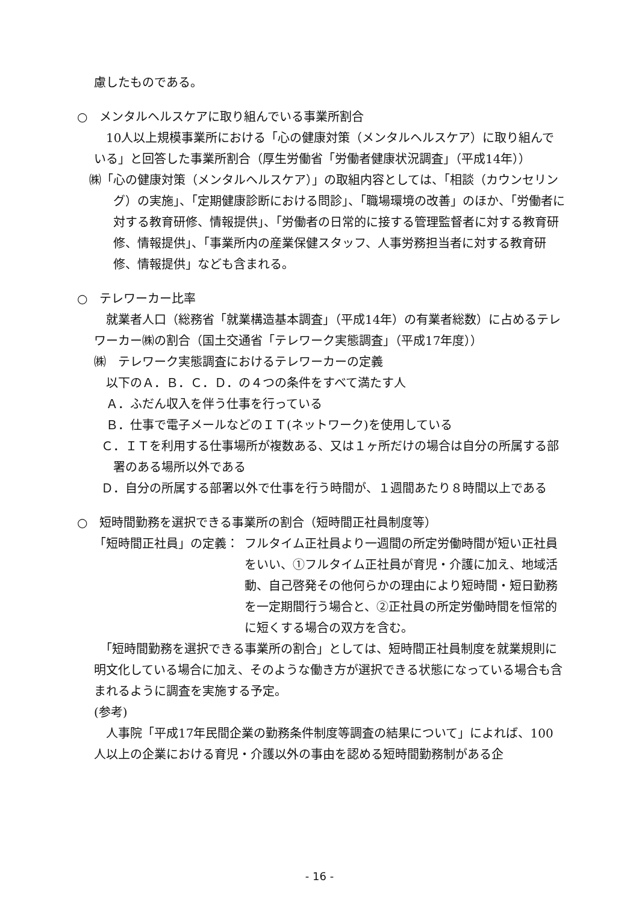慮したものである。
○　メンタルヘルスケアに取り組んでいる事業所割合
　10人以上規模事業所における「心の健康対策（メンタルヘルスケア）に取り組んでいる」と回答した事業所割合（厚生労働省「労働者健康状況調査」（平成14年））
㈱「心の健康対策（メンタルヘルスケア）」の取組内容としては、「相談（カウンセリング）の実施」、「定期健康診断における問診」、「職場環境の改善」のほか、「労働者に対する教育研修、情報提供」、「労働者の日常的に接する管理監督者に対する教育研修、情報提供」、「事業所内の産業保健スタッフ、人事労務担当者に対する教育研修、情報提供」なども含まれる。
○　テレワーカー比率
　就業者人口（総務省「就業構造基本調査」（平成14年）の有業者総数）に占めるテレワーカー㈱の割合（国土交通省「テレワーク実態調査」（平成17年度））
㈱　テレワーク実態調査におけるテレワーカーの定義
　以下のＡ．Ｂ．Ｃ．Ｄ．の４つの条件をすべて満たす人
　Ａ．ふだん収入を伴う仕事を行っている
　Ｂ．仕事で電子メールなどのＩＴ(ネットワーク)を使用している
　Ｃ．ＩＴを利用する仕事場所が複数ある、又は１ヶ所だけの場合は自分の所属する部署のある場所以外である
　Ｄ．自分の所属する部署以外で仕事を行う時間が、１週間あたり８時間以上である
○　短時間勤務を選択できる事業所の割合（短時間正社員制度等）
「短時間正社員」の定義： フルタイム正社員より一週間の所定労働時間が短い正社員をいい、①フルタイム正社員が育児・介護に加え、地域活動、自己啓発その他何らかの理由により短時間・短日勤務を一定期間行う場合と、②正社員の所定労働時間を恒常的に短くする場合の双方を含む。
　「短時間勤務を選択できる事業所の割合」としては、短時間正社員制度を就業規則に明文化している場合に加え、そのような働き方が選択できる状態になっている場合も含まれるように調査を実施する予定。
(参考)
　人事院「平成17年民間企業の勤務条件制度等調査の結果について」によれば、100人以上の企業における育児・介護以外の事由を認める短時間勤務制がある企
- 16 -